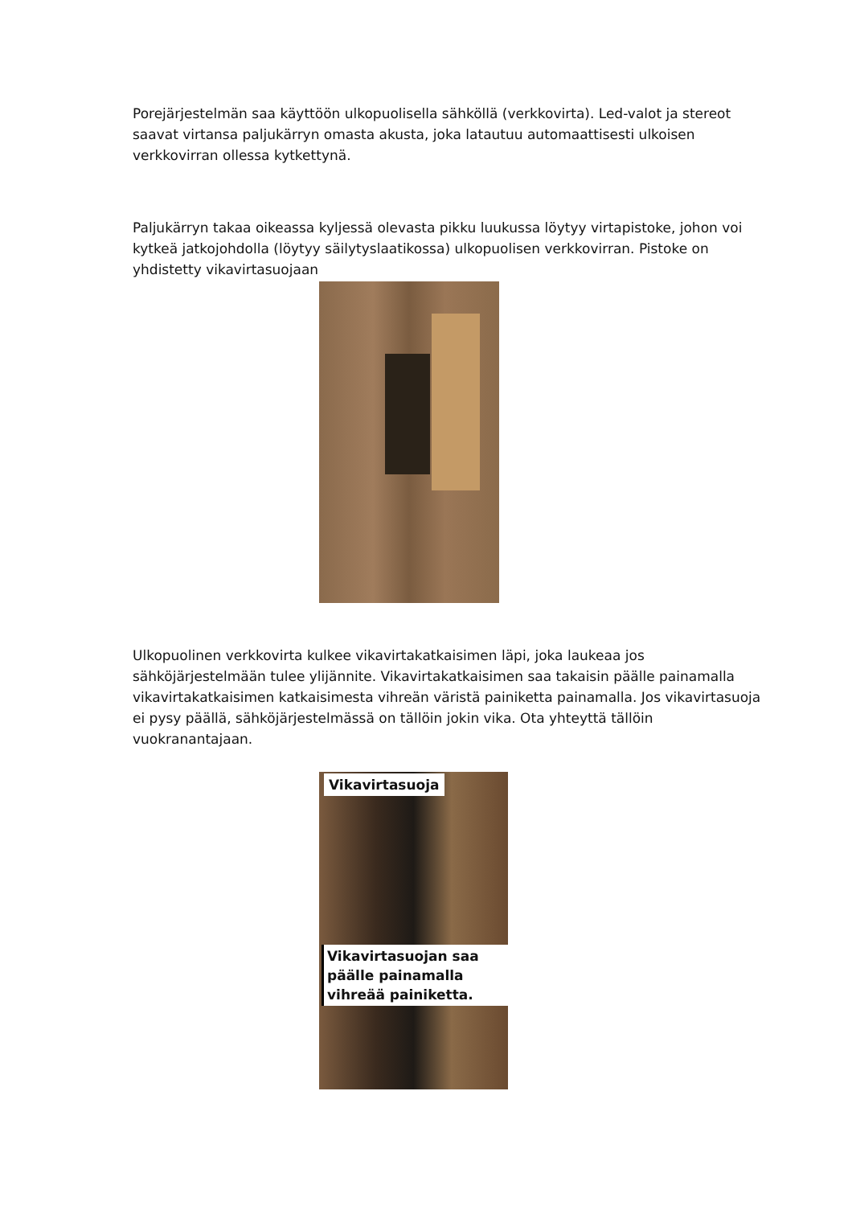Porejärjestelmän saa käyttöön ulkopuolisella sähköllä (verkkovirta). Led-valot ja stereot saavat virtansa paljukärryn omasta akusta, joka latautuu automaattisesti ulkoisen verkkovirran ollessa kytkettynä.
Paljukärryn takaa oikeassa kyljessä olevasta pikku luukussa löytyy virtapistoke, johon voi kytkeä jatkojohdolla (löytyy säilytyslaatikossa) ulkopuolisen verkkovirran. Pistoke on yhdistetty vikavirtasuojaan
Ulkopuolinen verkkovirta kulkee vikavirtakatkaisimen läpi, joka laukeaa jos sähköjärjestelmään tulee ylijännite. Vikavirtakatkaisimen saa takaisin päälle painamalla vikavirtakatkaisimen katkaisimesta vihreän väristä painiketta painamalla. Jos vikavirtasuoja ei pysy päällä, sähköjärjestelmässä on tällöin jokin vika. Ota yhteyttä tällöin vuokranantajaan.
Vikavirtasuoja
Vikavirtasuojan saa päälle painamalla vihreää painiketta.